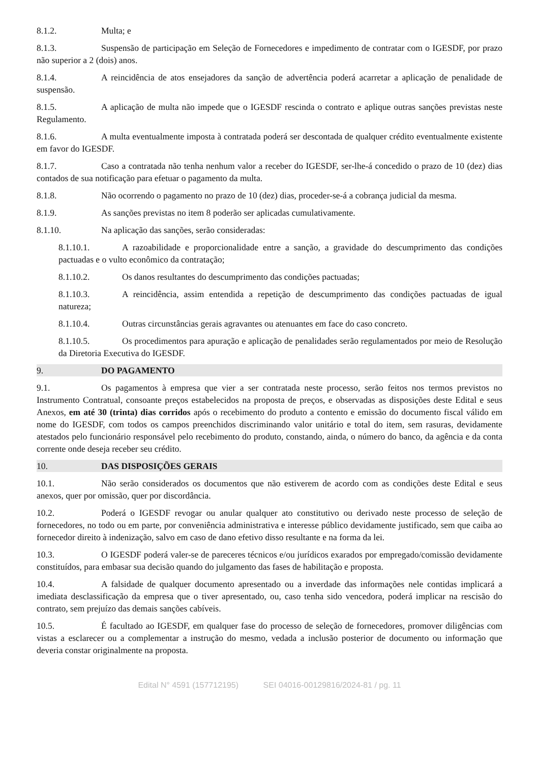8.1.2. Multa; e
8.1.3. Suspensão de participação em Seleção de Fornecedores e impedimento de contratar com o IGESDF, por prazo não superior a 2 (dois) anos.
8.1.4. A reincidência de atos ensejadores da sanção de advertência poderá acarretar a aplicação de penalidade de suspensão.
8.1.5. A aplicação de multa não impede que o IGESDF rescinda o contrato e aplique outras sanções previstas neste Regulamento.
8.1.6. A multa eventualmente imposta à contratada poderá ser descontada de qualquer crédito eventualmente existente em favor do IGESDF.
8.1.7. Caso a contratada não tenha nenhum valor a receber do IGESDF, ser-lhe-á concedido o prazo de 10 (dez) dias contados de sua notificação para efetuar o pagamento da multa.
8.1.8. Não ocorrendo o pagamento no prazo de 10 (dez) dias, proceder-se-á a cobrança judicial da mesma.
8.1.9. As sanções previstas no item 8 poderão ser aplicadas cumulativamente.
8.1.10. Na aplicação das sanções, serão consideradas:
8.1.10.1. A razoabilidade e proporcionalidade entre a sanção, a gravidade do descumprimento das condições pactuadas e o vulto econômico da contratação;
8.1.10.2. Os danos resultantes do descumprimento das condições pactuadas;
8.1.10.3. A reincidência, assim entendida a repetição de descumprimento das condições pactuadas de igual natureza;
8.1.10.4. Outras circunstâncias gerais agravantes ou atenuantes em face do caso concreto.
8.1.10.5. Os procedimentos para apuração e aplicação de penalidades serão regulamentados por meio de Resolução da Diretoria Executiva do IGESDF.
9. DO PAGAMENTO
9.1. Os pagamentos à empresa que vier a ser contratada neste processo, serão feitos nos termos previstos no Instrumento Contratual, consoante preços estabelecidos na proposta de preços, e observadas as disposições deste Edital e seus Anexos, em até 30 (trinta) dias corridos após o recebimento do produto a contento e emissão do documento fiscal válido em nome do IGESDF, com todos os campos preenchidos discriminando valor unitário e total do item, sem rasuras, devidamente atestados pelo funcionário responsável pelo recebimento do produto, constando, ainda, o número do banco, da agência e da conta corrente onde deseja receber seu crédito.
10. DAS DISPOSIÇÕES GERAIS
10.1. Não serão considerados os documentos que não estiverem de acordo com as condições deste Edital e seus anexos, quer por omissão, quer por discordância.
10.2. Poderá o IGESDF revogar ou anular qualquer ato constitutivo ou derivado neste processo de seleção de fornecedores, no todo ou em parte, por conveniência administrativa e interesse público devidamente justificado, sem que caiba ao fornecedor direito à indenização, salvo em caso de dano efetivo disso resultante e na forma da lei.
10.3. O IGESDF poderá valer-se de pareceres técnicos e/ou jurídicos exarados por empregado/comissão devidamente constituídos, para embasar sua decisão quando do julgamento das fases de habilitação e proposta.
10.4. A falsidade de qualquer documento apresentado ou a inverdade das informações nele contidas implicará a imediata desclassificação da empresa que o tiver apresentado, ou, caso tenha sido vencedora, poderá implicar na rescisão do contrato, sem prejuízo das demais sanções cabíveis.
10.5. É facultado ao IGESDF, em qualquer fase do processo de seleção de fornecedores, promover diligências com vistas a esclarecer ou a complementar a instrução do mesmo, vedada a inclusão posterior de documento ou informação que deveria constar originalmente na proposta.
Edital N° 4591 (157712195) SEI 04016-00129816/2024-81 / pg. 11